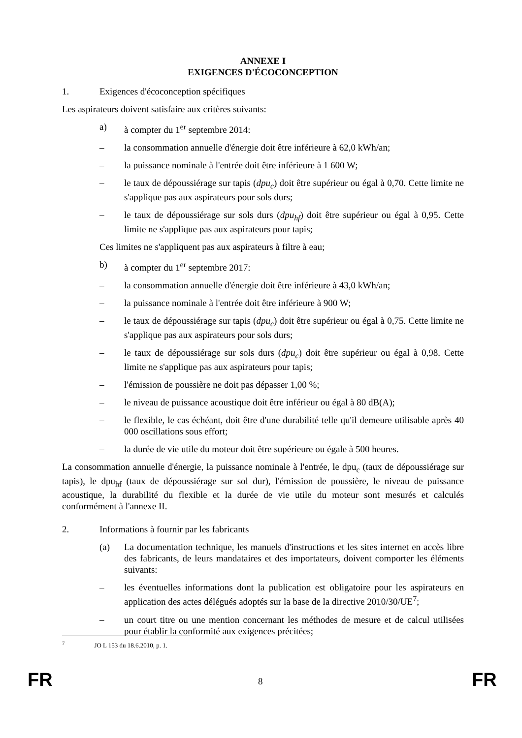ANNEXE I
EXIGENCES D'ÉCOCONCEPTION
1. Exigences d'écoconception spécifiques
Les aspirateurs doivent satisfaire aux critères suivants:
a) à compter du 1<sup>er</sup> septembre 2014:
– la consommation annuelle d'énergie doit être inférieure à 62,0 kWh/an;
– la puissance nominale à l'entrée doit être inférieure à 1 600 W;
– le taux de dépoussiérage sur tapis (dpu<sub>c</sub>) doit être supérieur ou égal à 0,70. Cette limite ne s'applique pas aux aspirateurs pour sols durs;
– le taux de dépoussiérage sur sols durs (dpu<sub>hf</sub>) doit être supérieur ou égal à 0,95. Cette limite ne s'applique pas aux aspirateurs pour tapis;
Ces limites ne s'appliquent pas aux aspirateurs à filtre à eau;
b) à compter du 1<sup>er</sup> septembre 2017:
– la consommation annuelle d'énergie doit être inférieure à 43,0 kWh/an;
– la puissance nominale à l'entrée doit être inférieure à 900 W;
– le taux de dépoussiérage sur tapis (dpu<sub>c</sub>) doit être supérieur ou égal à 0,75. Cette limite ne s'applique pas aux aspirateurs pour sols durs;
– le taux de dépoussiérage sur sols durs (dpu<sub>c</sub>) doit être supérieur ou égal à 0,98. Cette limite ne s'applique pas aux aspirateurs pour tapis;
– l'émission de poussière ne doit pas dépasser 1,00 %;
– le niveau de puissance acoustique doit être inférieur ou égal à 80 dB(A);
– le flexible, le cas échéant, doit être d'une durabilité telle qu'il demeure utilisable après 40 000 oscillations sous effort;
– la durée de vie utile du moteur doit être supérieure ou égale à 500 heures.
La consommation annuelle d'énergie, la puissance nominale à l'entrée, le dpu<sub>c</sub> (taux de dépoussiérage sur tapis), le dpu<sub>hf</sub> (taux de dépoussiérage sur sol dur), l'émission de poussière, le niveau de puissance acoustique, la durabilité du flexible et la durée de vie utile du moteur sont mesurés et calculés conformément à l'annexe II.
2. Informations à fournir par les fabricants
(a) La documentation technique, les manuels d'instructions et les sites internet en accès libre des fabricants, de leurs mandataires et des importateurs, doivent comporter les éléments suivants:
– les éventuelles informations dont la publication est obligatoire pour les aspirateurs en application des actes délégués adoptés sur la base de la directive 2010/30/UE<sup>7</sup>;
– un court titre ou une mention concernant les méthodes de mesure et de calcul utilisées pour établir la conformité aux exigences précitées;
<sup>7</sup> JO L 153 du 18.6.2010, p. 1.
FR 8 FR